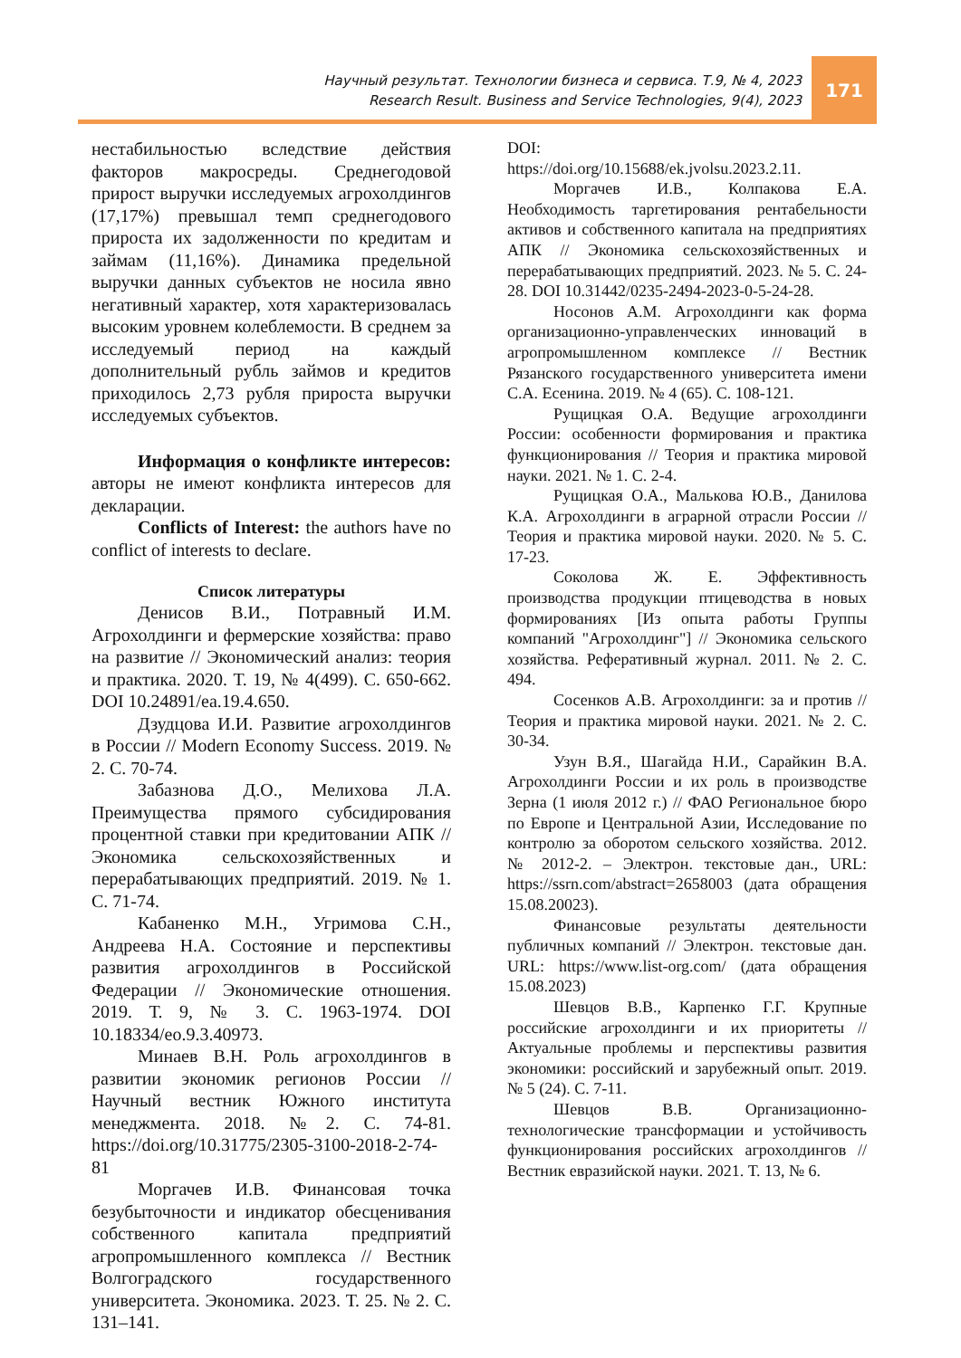171
Научный результат. Технологии бизнеса и сервиса. Т.9, № 4, 2023
Research Result. Business and Service Technologies, 9(4), 2023
нестабильностью вследствие действия факторов макросреды. Среднегодовой прирост выручки исследуемых агрохолдингов (17,17%) превышал темп среднегодового прироста их задолженности по кредитам и займам (11,16%). Динамика предельной выручки данных субъектов не носила явно негативный характер, хотя характеризовалась высоким уровнем колеблемости. В среднем за исследуемый период на каждый дополнительный рубль займов и кредитов приходилось 2,73 рубля прироста выручки исследуемых субъектов.
Информация о конфликте интересов: авторы не имеют конфликта интересов для декларации.
Conflicts of Interest: the authors have no conflict of interests to declare.
Список литературы
Денисов В.И., Потравный И.М. Агрохолдинги и фермерские хозяйства: право на развитие // Экономический анализ: теория и практика. 2020. Т. 19, № 4(499). С. 650-662. DOI 10.24891/ea.19.4.650.
Дзудцова И.И. Развитие агрохолдингов в России // Modern Economy Success. 2019. № 2. С. 70-74.
Забазнова Д.О., Мелихова Л.А. Преимущества прямого субсидирования процентной ставки при кредитовании АПК // Экономика сельскохозяйственных и перерабатывающих предприятий. 2019. № 1. С. 71-74.
Кабаненко М.Н., Угримова С.Н., Андреева Н.А. Состояние и перспективы развития агрохолдингов в Российской Федерации // Экономические отношения. 2019. Т. 9, № 3. С. 1963-1974. DOI 10.18334/eo.9.3.40973.
Минаев В.Н. Роль агрохолдингов в развитии экономик регионов России // Научный вестник Южного института менеджмента. 2018. №2. С. 74-81. https://doi.org/10.31775/2305-3100-2018-2-74-81
Моргачев И.В. Финансовая точка безубыточности и индикатор обесценивания собственного капитала предприятий агропромышленного комплекса // Вестник Волгоградского государственного университета. Экономика. 2023. Т. 25. № 2. С. 131–141.
DOI:
https://doi.org/10.15688/ek.jvolsu.2023.2.11.
Моргачев И.В., Колпакова Е.А. Необходимость таргетирования рентабельности активов и собственного капитала на предприятиях АПК // Экономика сельскохозяйственных и перерабатывающих предприятий. 2023. № 5. С. 24-28. DOI 10.31442/0235-2494-2023-0-5-24-28.
Носонов А.М. Агрохолдинги как форма организационно-управленческих инноваций в агропромышленном комплексе // Вестник Рязанского государственного университета имени С.А. Есенина. 2019. № 4 (65). С. 108-121.
Рущицкая О.А. Ведущие агрохолдинги России: особенности формирования и практика функционирования // Теория и практика мировой науки. 2021. № 1. С. 2-4.
Рущицкая О.А., Малькова Ю.В., Данилова К.А. Агрохолдинги в аграрной отрасли России // Теория и практика мировой науки. 2020. № 5. С. 17-23.
Соколова Ж. Е. Эффективность производства продукции птицеводства в новых формированиях [Из опыта работы Группы компаний "Агрохолдинг"] // Экономика сельского хозяйства. Реферативный журнал. 2011. № 2. С. 494.
Сосенков А.В. Агрохолдинги: за и против // Теория и практика мировой науки. 2021. № 2. С. 30-34.
Узун В.Я., Шагайда Н.И., Сарайкин В.А. Агрохолдинги России и их роль в производстве Зерна (1 июля 2012 г.) // ФАО Региональное бюро по Европе и Центральной Азии, Исследование по контролю за оборотом сельского хозяйства. 2012. № 2012-2. – Электрон. текстовые дан., URL: https://ssrn.com/abstract=2658003 (дата обращения 15.08.20023).
Финансовые результаты деятельности публичных компаний // Электрон. текстовые дан. URL: https://www.list-org.com/ (дата обращения 15.08.2023)
Шевцов В.В., Карпенко Г.Г. Крупные российские агрохолдинги и их приоритеты // Актуальные проблемы и перспективы развития экономики: российский и зарубежный опыт. 2019. № 5 (24). С. 7-11.
Шевцов В.В. Организационно-технологические трансформации и устойчивость функционирования российских агрохолдингов // Вестник евразийской науки. 2021. Т. 13, № 6.